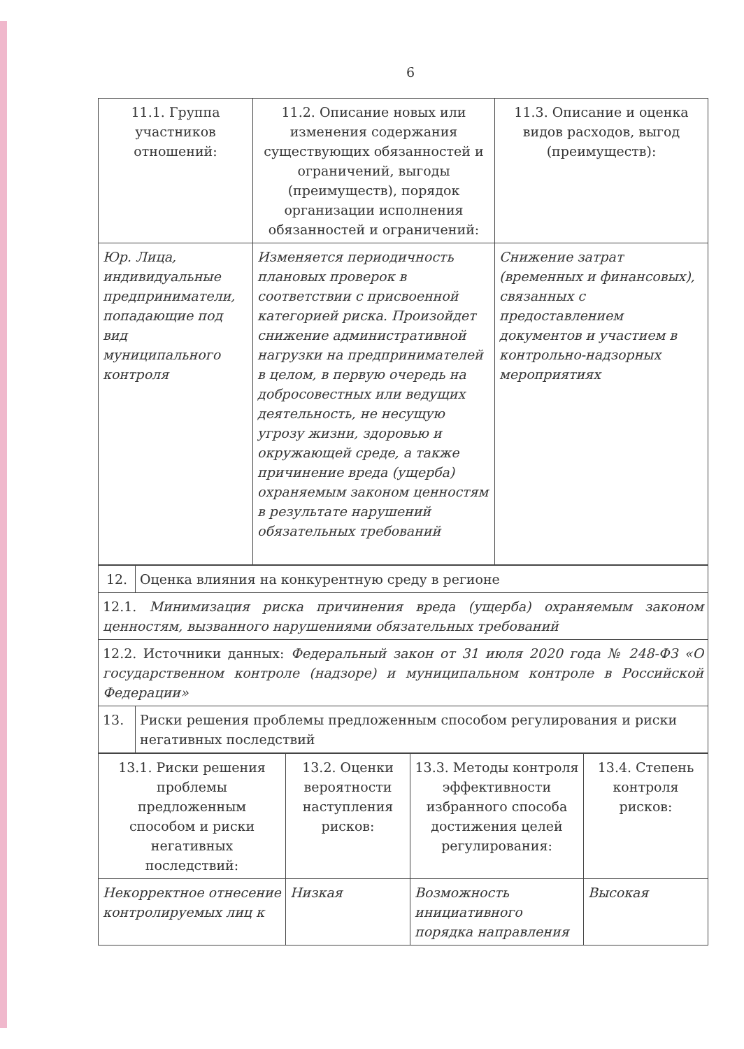6
| 11.1. Группа участников отношений: | 11.2. Описание новых или изменения содержания существующих обязанностей и ограничений, выгоды (преимуществ), порядок организации исполнения обязанностей и ограничений: | 11.3. Описание и оценка видов расходов, выгод (преимуществ): |
| Юр. Лица, индивидуальные предприниматели, попадающие под вид муниципального контроля | Изменяется периодичность плановых проверок в соответствии с присвоенной категорией риска. Произойдет снижение административной нагрузки на предпринимателей в целом, в первую очередь на добросовестных или ведущих деятельность, не несущую угрозу жизни, здоровью и окружающей среде, а также причинение вреда (ущерба) охраняемым законом ценностям в результате нарушений обязательных требований | Снижение затрат (временных и финансовых), связанных с предоставлением документов и участием в контрольно-надзорных мероприятиях |
| 12. | Оценка влияния на конкурентную среду в регионе |
| 12.1. Минимизация риска причинения вреда (ущерба) охраняемым законом ценностям, вызванного нарушениями обязательных требований | |
| 12.2. Источники данных: Федеральный закон от 31 июля 2020 года № 248-ФЗ «О государственном контроле (надзоре) и муниципальном контроле в Российской Федерации» | |
| 13. | Риски решения проблемы предложенным способом регулирования и риски негативных последствий |
| 13.1. Риски решения проблемы предложенным способом и риски негативных последствий: | 13.2. Оценки вероятности наступления рисков: | 13.3. Методы контроля эффективности избранного способа достижения целей регулирования: | 13.4. Степень контроля рисков: |
| Некорректное отнесение контролируемых лиц к | Низкая | Возможность инициативного порядка направления | Высокая |